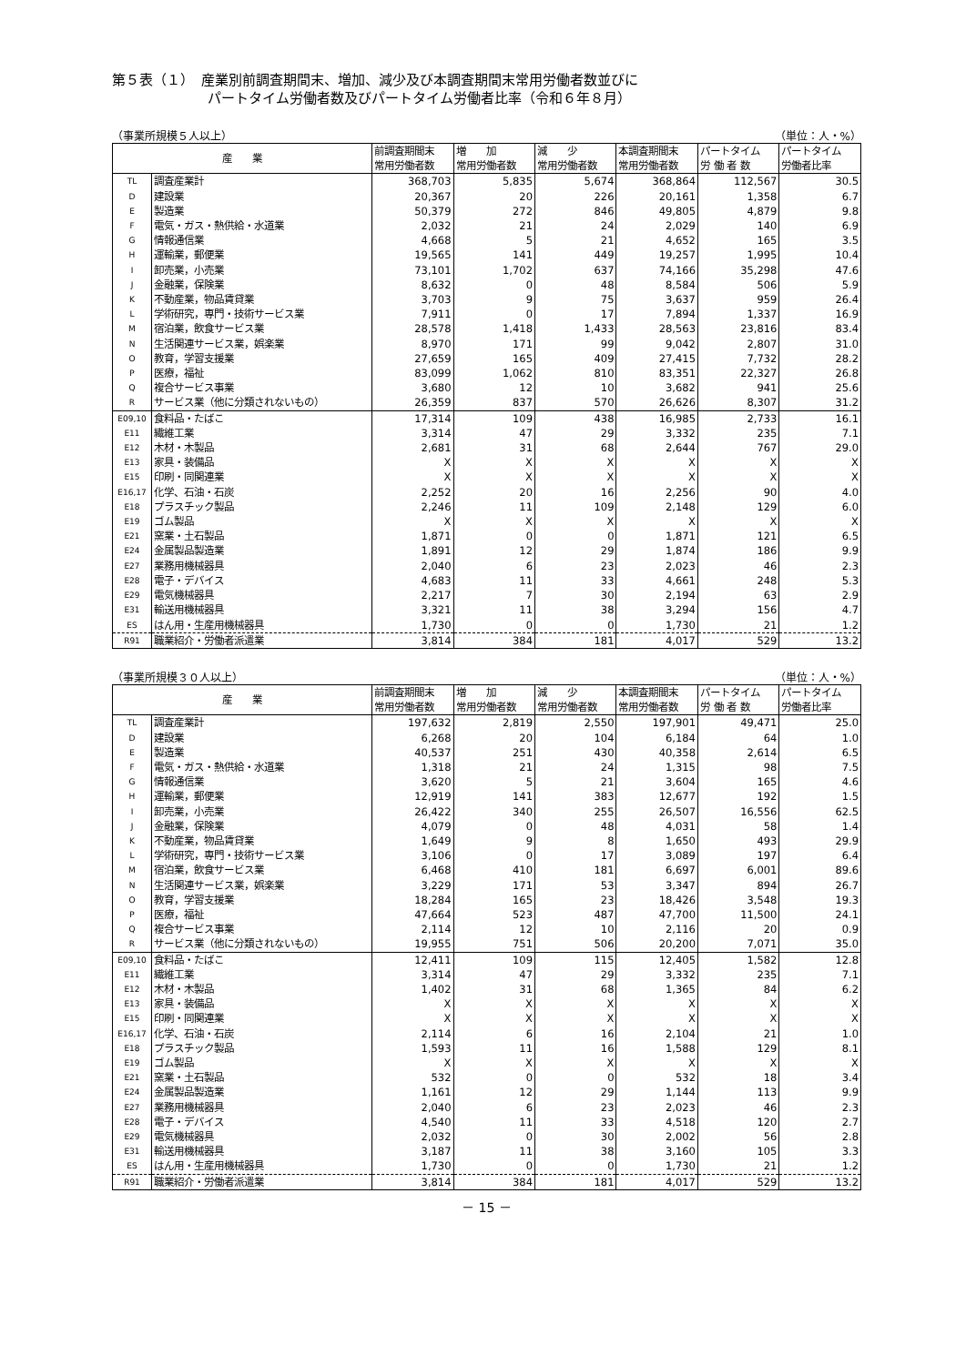第５表（１）　産業別前調査期間末、増加、減少及び本調査期間末常用労働者数並びに
　　　　　　　パートタイム労働者数及びパートタイム労働者比率（令和６年８月）
（事業所規模５人以上） （単位：人・%）
| 産 業 | | 前調査期間末 常用労働者数 | 増 加 常用労働者数 | 減 少 常用労働者数 | 本調査期間末 常用労働者数 | パートタイム 労 働 者 数 | パートタイム 労働者比率 | | |
| --- | --- | --- | --- | --- | --- | --- | --- | --- | --- |
| | | TL | 調査産業計 | 368,703 | 5,835 | 5,674 | 368,864 | 112,567 | 30.5 |
| D | 建設業 | 20,367 | 20 | 226 | 20,161 | 1,358 | 6.7 | | |
| E | 製造業 | 50,379 | 272 | 846 | 49,805 | 4,879 | 9.8 | | |
| F | 電気・ガス・熱供給・水道業 | 2,032 | 21 | 24 | 2,029 | 140 | 6.9 | | |
| G | 情報通信業 | 4,668 | 5 | 21 | 4,652 | 165 | 3.5 | | |
| H | 運輸業，郵便業 | 19,565 | 141 | 449 | 19,257 | 1,995 | 10.4 | | |
| I | 卸売業，小売業 | 73,101 | 1,702 | 637 | 74,166 | 35,298 | 47.6 | | |
| J | 金融業，保険業 | 8,632 | 0 | 48 | 8,584 | 506 | 5.9 | | |
| K | 不動産業，物品賃貸業 | 3,703 | 9 | 75 | 3,637 | 959 | 26.4 | | |
| L | 学術研究，専門・技術サービス業 | 7,911 | 0 | 17 | 7,894 | 1,337 | 16.9 | | |
| M | 宿泊業，飲食サービス業 | 28,578 | 1,418 | 1,433 | 28,563 | 23,816 | 83.4 | | |
| N | 生活関連サービス業，娯楽業 | 8,970 | 171 | 99 | 9,042 | 2,807 | 31.0 | | |
| O | 教育，学習支援業 | 27,659 | 165 | 409 | 27,415 | 7,732 | 28.2 | | |
| P | 医療，福祉 | 83,099 | 1,062 | 810 | 83,351 | 22,327 | 26.8 | | |
| Q | 複合サービス事業 | 3,680 | 12 | 10 | 3,682 | 941 | 25.6 | | |
| R | サービス業（他に分類されないもの） | 26,359 | 837 | 570 | 26,626 | 8,307 | 31.2 | | |
| E09,10 | 食料品・たばこ | 17,314 | 109 | 438 | 16,985 | 2,733 | 16.1 | | |
| E11 | 繊維工業 | 3,314 | 47 | 29 | 3,332 | 235 | 7.1 | | |
| E12 | 木材・木製品 | 2,681 | 31 | 68 | 2,644 | 767 | 29.0 | | |
| E13 | 家具・装備品 | X | X | X | X | X | X | | |
| E15 | 印刷・同関連業 | X | X | X | X | X | X | | |
| E16,17 | 化学、石油・石炭 | 2,252 | 20 | 16 | 2,256 | 90 | 4.0 | | |
| E18 | プラスチック製品 | 2,246 | 11 | 109 | 2,148 | 129 | 6.0 | | |
| E19 | ゴム製品 | X | X | X | X | X | X | | |
| E21 | 窯業・土石製品 | 1,871 | 0 | 0 | 1,871 | 121 | 6.5 | | |
| E24 | 金属製品製造業 | 1,891 | 12 | 29 | 1,874 | 186 | 9.9 | | |
| E27 | 業務用機械器具 | 2,040 | 6 | 23 | 2,023 | 46 | 2.3 | | |
| E28 | 電子・デバイス | 4,683 | 11 | 33 | 4,661 | 248 | 5.3 | | |
| E29 | 電気機械器具 | 2,217 | 7 | 30 | 2,194 | 63 | 2.9 | | |
| E31 | 輸送用機械器具 | 3,321 | 11 | 38 | 3,294 | 156 | 4.7 | | |
| ES | はん用・生産用機械器具 | 1,730 | 0 | 0 | 1,730 | 21 | 1.2 | | |
| R91 | 職業紹介・労働者派遣業 | 3,814 | 384 | 181 | 4,017 | 529 | 13.2 | | |
（事業所規模３０人以上） （単位：人・%）
| 産 業 | | 前調査期間末 常用労働者数 | 増 加 常用労働者数 | 減 少 常用労働者数 | 本調査期間末 常用労働者数 | パートタイム 労 働 者 数 | パートタイム 労働者比率 | | |
| --- | --- | --- | --- | --- | --- | --- | --- | --- | --- |
| | | TL | 調査産業計 | 197,632 | 2,819 | 2,550 | 197,901 | 49,471 | 25.0 |
| D | 建設業 | 6,268 | 20 | 104 | 6,184 | 64 | 1.0 | | |
| E | 製造業 | 40,537 | 251 | 430 | 40,358 | 2,614 | 6.5 | | |
| F | 電気・ガス・熱供給・水道業 | 1,318 | 21 | 24 | 1,315 | 98 | 7.5 | | |
| G | 情報通信業 | 3,620 | 5 | 21 | 3,604 | 165 | 4.6 | | |
| H | 運輸業，郵便業 | 12,919 | 141 | 383 | 12,677 | 192 | 1.5 | | |
| I | 卸売業，小売業 | 26,422 | 340 | 255 | 26,507 | 16,556 | 62.5 | | |
| J | 金融業，保険業 | 4,079 | 0 | 48 | 4,031 | 58 | 1.4 | | |
| K | 不動産業，物品賃貸業 | 1,649 | 9 | 8 | 1,650 | 493 | 29.9 | | |
| L | 学術研究，専門・技術サービス業 | 3,106 | 0 | 17 | 3,089 | 197 | 6.4 | | |
| M | 宿泊業，飲食サービス業 | 6,468 | 410 | 181 | 6,697 | 6,001 | 89.6 | | |
| N | 生活関連サービス業，娯楽業 | 3,229 | 171 | 53 | 3,347 | 894 | 26.7 | | |
| O | 教育，学習支援業 | 18,284 | 165 | 23 | 18,426 | 3,548 | 19.3 | | |
| P | 医療，福祉 | 47,664 | 523 | 487 | 47,700 | 11,500 | 24.1 | | |
| Q | 複合サービス事業 | 2,114 | 12 | 10 | 2,116 | 20 | 0.9 | | |
| R | サービス業（他に分類されないもの） | 19,955 | 751 | 506 | 20,200 | 7,071 | 35.0 | | |
| E09,10 | 食料品・たばこ | 12,411 | 109 | 115 | 12,405 | 1,582 | 12.8 | | |
| E11 | 繊維工業 | 3,314 | 47 | 29 | 3,332 | 235 | 7.1 | | |
| E12 | 木材・木製品 | 1,402 | 31 | 68 | 1,365 | 84 | 6.2 | | |
| E13 | 家具・装備品 | X | X | X | X | X | X | | |
| E15 | 印刷・同関連業 | X | X | X | X | X | X | | |
| E16,17 | 化学、石油・石炭 | 2,114 | 6 | 16 | 2,104 | 21 | 1.0 | | |
| E18 | プラスチック製品 | 1,593 | 11 | 16 | 1,588 | 129 | 8.1 | | |
| E19 | ゴム製品 | X | X | X | X | X | X | | |
| E21 | 窯業・土石製品 | 532 | 0 | 0 | 532 | 18 | 3.4 | | |
| E24 | 金属製品製造業 | 1,161 | 12 | 29 | 1,144 | 113 | 9.9 | | |
| E27 | 業務用機械器具 | 2,040 | 6 | 23 | 2,023 | 46 | 2.3 | | |
| E28 | 電子・デバイス | 4,540 | 11 | 33 | 4,518 | 120 | 2.7 | | |
| E29 | 電気機械器具 | 2,032 | 0 | 30 | 2,002 | 56 | 2.8 | | |
| E31 | 輸送用機械器具 | 3,187 | 11 | 38 | 3,160 | 105 | 3.3 | | |
| ES | はん用・生産用機械器具 | 1,730 | 0 | 0 | 1,730 | 21 | 1.2 | | |
| R91 | 職業紹介・労働者派遣業 | 3,814 | 384 | 181 | 4,017 | 529 | 13.2 | | |
－ 15 －